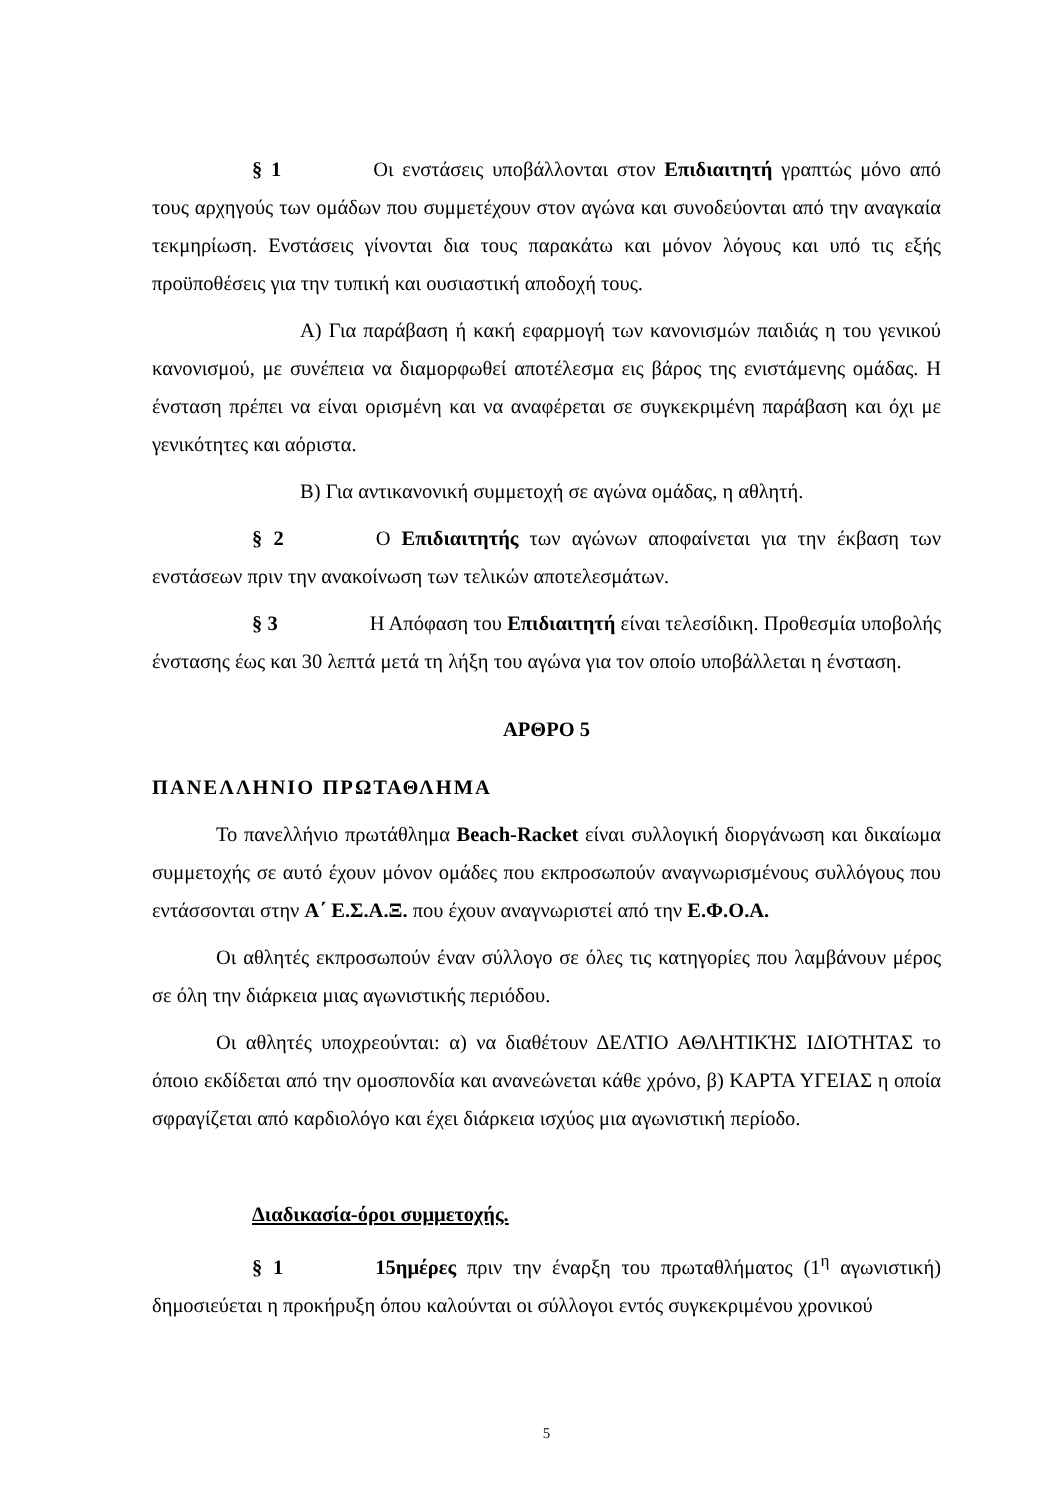§ 1 Οι ενστάσεις υποβάλλονται στον Επιδιαιτητή γραπτώς μόνο από τους αρχηγούς των ομάδων που συμμετέχουν στον αγώνα και συνοδεύονται από την αναγκαία τεκμηρίωση. Ενστάσεις γίνονται δια τους παρακάτω και μόνον λόγους και υπό τις εξής προϋποθέσεις για την τυπική και ουσιαστική αποδοχή τους.
Α) Για παράβαση ή κακή εφαρμογή των κανονισμών παιδιάς η του γενικού κανονισμού, με συνέπεια να διαμορφωθεί αποτέλεσμα εις βάρος της ενιστάμενης ομάδας. Η ένσταση πρέπει να είναι ορισμένη και να αναφέρεται σε συγκεκριμένη παράβαση και όχι με γενικότητες και αόριστα.
Β) Για αντικανονική συμμετοχή σε αγώνα ομάδας, η αθλητή.
§ 2 Ο Επιδιαιτητής των αγώνων αποφαίνεται για την έκβαση των ενστάσεων πριν την ανακοίνωση των τελικών αποτελεσμάτων.
§ 3 Η Απόφαση του Επιδιαιτητή είναι τελεσίδικη. Προθεσμία υποβολής ένστασης έως και 30 λεπτά μετά τη λήξη του αγώνα για τον οποίο υποβάλλεται η ένσταση.
ΑΡΘΡΟ 5
ΠΑΝΕΛΛΗΝΙΟ ΠΡΩΤΑΘΛΗΜΑ
Το πανελλήνιο πρωτάθλημα Beach-Racket είναι συλλογική διοργάνωση και δικαίωμα συμμετοχής σε αυτό έχουν μόνον ομάδες που εκπροσωπούν αναγνωρισμένους συλλόγους που εντάσσονται στην Α΄ Ε.Σ.Α.Ξ. που έχουν αναγνωριστεί από την Ε.Φ.Ο.Α.
Οι αθλητές εκπροσωπούν έναν σύλλογο σε όλες τις κατηγορίες που λαμβάνουν μέρος σε όλη την διάρκεια μιας αγωνιστικής περιόδου.
Οι αθλητές υποχρεούνται: α) να διαθέτουν ΔΕΛΤΙΟ ΑΘΛΗΤΙΚΉΣ ΙΔΙΟΤΗΤΑΣ το όποιο εκδίδεται από την ομοσπονδία και ανανεώνεται κάθε χρόνο, β) ΚΑΡΤΑ ΥΓΕΙΑΣ η οποία σφραγίζεται από καρδιολόγο και έχει διάρκεια ισχύος μια αγωνιστική περίοδο.
Διαδικασία-όροι συμμετοχής.
§ 1 15ημέρες πριν την έναρξη του πρωταθλήματος (1<sup>η</sup> αγωνιστική) δημοσιεύεται η προκήρυξη όπου καλούνται οι σύλλογοι εντός συγκεκριμένου χρονικού
5